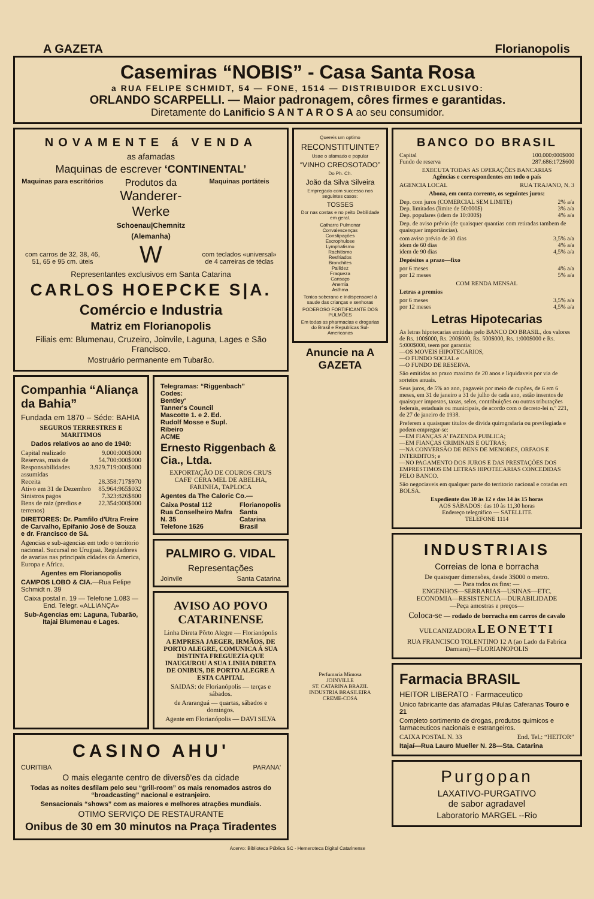A GAZETA Florianopolis
Casemiras “NOBIS” - Casa Santa Rosa
a RUA FELIPE SCHMIDT, 54 — FONE, 1514 — DISTRIBUIDOR EXCLUSIVO:
ORLANDO SCARPELLI. — Maior padronagem, côres firmes e garantidas.
Diretamente do Lanificio S A N T A R O S A ao seu consumidor.
NOVAMENTE á VENDA
as afamadas
Maquinas de escrever ‘CONTINENTAL’
Maquinas para escritórios
com carros de 32, 38, 46, 51, 65 e 95 cm. úteis
Produtos da
Wanderer-Werke
Schoenau|Chemnitz (Alemanha)
W
Maquinas portáteis
com teclados «universal» de 4 carreiras de téclas
Representantes exclusivos em Santa Catarina
CARLOS HOEPCKE S|A.
Comércio e Industria
Matriz em Florianopolis
Filiais em: Blumenau, Cruzeiro, Joinvile, Laguna, Lages e São Francisco.
Mostruário permanente em Tubarão.
Companhia “Aliança da Bahia”
Fundada em 1870 -- Séde: BAHIA
SEGUROS TERRESTRES E MARITIMOS
Dados relativos ao ano de 1940:
Capital realizado 9.000:000$000
Reservas, mais de 54.700:000$000
Responsabilidades assumidas 3.929.719:000$000
Receita 28.358:717$970
Ativo em 31 de Dezembro 85.964:965$032
Sinistros pagos 7.323:826$800
Bens de raiz (predios e terrenos) 22.354:000$000
DIRETORES: Dr. Pamfilo d'Utra Freire de Carvalho, Epifanio José de Souza e dr. Francisco de Sá.
Agencias e sub-agencias em todo o territorio nacional. Sucursal no Uruguai. Reguladores de avarias nas principais cidades da America, Europa e Africa.
Agentes em Florianopolis
CAMPOS LOBO & CIA.—Rua Felipe Schmidt n. 39
Caixa postal n. 19 — Telefone 1.083 — End. Telegr. «ALLIANÇA»
Sub-Agencias em: Laguna, Tubarão, Itajai Blumenau e Lages.
Telegramas: “Riggenbach”
Codes:
Bentley'
Tanner's Council
Mascotte 1. e 2. Ed.
Rudolf Mosse e Supl.
Ribeiro
ACME
Ernesto Riggenbach & Cia., Ltda.
EXPORTAÇÃO DE COUROS CRU'S CAFE' CERA MEL DE ABELHA, FARINHA, TAPLOCA
Agentes da The Caloric Co.—
Caixa Postal 112
Rua Conselheiro Mafra N. 35
Telefone 1626 Florianopolis
Santa Catarina
Brasil
PALMIRO G. VIDAL
Representações
Joinvile Santa Catarina
AVISO AO POVO CATARINENSE
Linha Direta Pôrto Alegre — Florianópolis
A EMPRESA JAEGER, IRMÃOS, DE PORTO ALEGRE, COMUNICA Á SUA DISTINTA FREGUEZIA QUE INAUGUROU A SUA LINHA DIRETA DE ONIBUS, DE PORTO ALEGRE A ESTA CAPITAL
SAIDAS: de Florianópolis — terças e sábados.
de Araranguá — quartas, sábados e domingos.
Agente em Florianópolis — DAVI SILVA
CASINO AHU'
CURITIBA PARANA'
O mais elegante centro de diversõ'es da cidade
Todas as noites desfilam pelo seu “grill-room” os mais renomados astros do “broadcasting” nacional e estranjeiro.
Sensacionais “shows” com as maiores e melhores atrações mundiais.
OTIMO SERVIÇO DE RESTAURANTE
Onibus de 30 em 30 minutos na Praça Tiradentes
Quereis um optimo
RECONSTITUINTE?
Usae o afamado e popular
“VINHO CREOSOTADO”
Do Ph. Ch.
João da Silva Silveira
Empregado com successo nos seguintes casos:
TOSSES
Dor nas costas e no peito Debilidade em geral.
Catharro Pulmonar
Convalescenças
Constipações
Escrophulose
Lymphatismo
Rachitismo
Resfriados
Bronchites
Pallidez
Fraqueza
Cansaço
Anemia
Asthma
Tonico soberano e indispensavel á saude das crianças e senhoras
PODEROSO FORTIFICANTE DOS PULMÕES
Em todas as pharmacias e drogarias do Brasil e Republicas Sul-Americanas
Anuncie na A GAZETA
Perfumaria Mimosa
JOINVILLE
ST. CATARINA BRAZIL
INDUSTRIA BRASILEIRA
CREME-COSA
BANCO DO BRASIL
Capital 100.000:000$000
Fundo de reserva 287.686:172$600
EXECUTA TODAS AS OPERAÇÕES BANCARIAS
Agências e correspondentes em todo o país
AGENCIA LOCAL RUA TRAJANO, N. 3
Abona, em conta corrente, os seguintes juros:
Dep. com juros (COMERCIAL SEM LIMITE) 2% a/a
Dep. limitados (limite de 50:000$) 3% a/a
Dep. populares (idem de 10:000$) 4% a/a
Dep. de aviso prévio (de quaisquer quantias com retiradas tambem de quaisquer importâncias).
com aviso prévio de 30 dias 3,5% a/a
idem de 60 dias 4% a/a
idem de 90 dias 4,5% a/a
Depósitos a prazo—fixo
por 6 meses 4% a/a
por 12 meses 5% a/a
COM RENDA MENSAL
Letras a premios
por 6 meses 3,5% a/a
por 12 meses 4,5% a/a
Letras Hipotecarias
As letras hipotecarias emitidas pelo BANCO DO BRASIL, dos valores de Rs. 100$000, Rs. 200$000, Rs. 500$000, Rs. 1:000$000 e Rs. 5:000$000, teem por garantia:
—OS MOVEIS HIPOTECARIOS,
—O FUNDO SOCIAL e
—O FUNDO DE RESERVA.
São emitidas ao prazo maximo de 20 anos e liquidaveis por via de sorteios anuais.
Seus juros, de 5% ao ano, pagaveis por meio de cupões, de 6 em 6 meses, em 31 de janeiro a 31 de julho de cada ano, estão insentos de quaisquer impostos, taxas, selos, contribuições ou outras tributações federais, estaduais ou municipais, de acordo com o decreto-lei n.º 221, de 27 de janeiro de 1938.
Preferem a quaisquer titulos de divida quirografaria ou previlegiada e podem empregar-se:
—EM FIANÇAS A' FAZENDA PUBLICA;
—EM FIANÇAS CRIMINAIS E OUTRAS;
—NA CONVERSÃO DE BENS DE MENORES, ORFAOS E INTERDITOS; e
—NO PAGAMENTO DOS JUROS E DAS PRESTAÇÕES DOS EMPRESTIMOS EM LETRAS HIPOTECARIAS CONCEDIDAS PELO BANCO.
São negociaveis em qualquer parte do territorio nacional e cotadas em BOLSA.
Expediente das 10 às 12 e das 14 às 15 horas
AOS SÁBADOS: das 10 às 11,30 horas
Endereço telegráfico — SATELLITE
TELEFONE 1114
INDUSTRIAIS
Correias de lona e borracha
De quaisquer dimensões, desde 3$000 o metro.
— Para todos os fins: —
ENGENHOS—SERRARIAS—USINAS—ETC.
ECONOMIA—RESISTENCIA—DURABILIDADE
—Peça amostras e preços—
Coloca-se — rodado de borracha em carros de cavalo
VULCANIZADORA LEONETTI
RUA FRANCISCO TOLENTINO 12 A (ao Lado da Fabrica Damiani)—FLORIANOPOLIS
Farmacia BRASIL
HEITOR LIBERATO - Farmaceutico
Unico fabricante das afamadas Pilulas Caferanas Touro e 21
Completo sortimento de drogas, produtos quimicos e farmaceuticos nacionais e estrangeiros.
CAIXA POSTAL N. 33 End. Tel.: “HEITOR”
Itajaí—Rua Lauro Mueller N. 28—Sta. Catarina
Purgopan
LAXATIVO-PURGATIVO
de sabor agradavel
Laboratorio MARGEL --Rio
Acervo: Biblioteca Pública SC - Hemeroteca Digital Catarinense